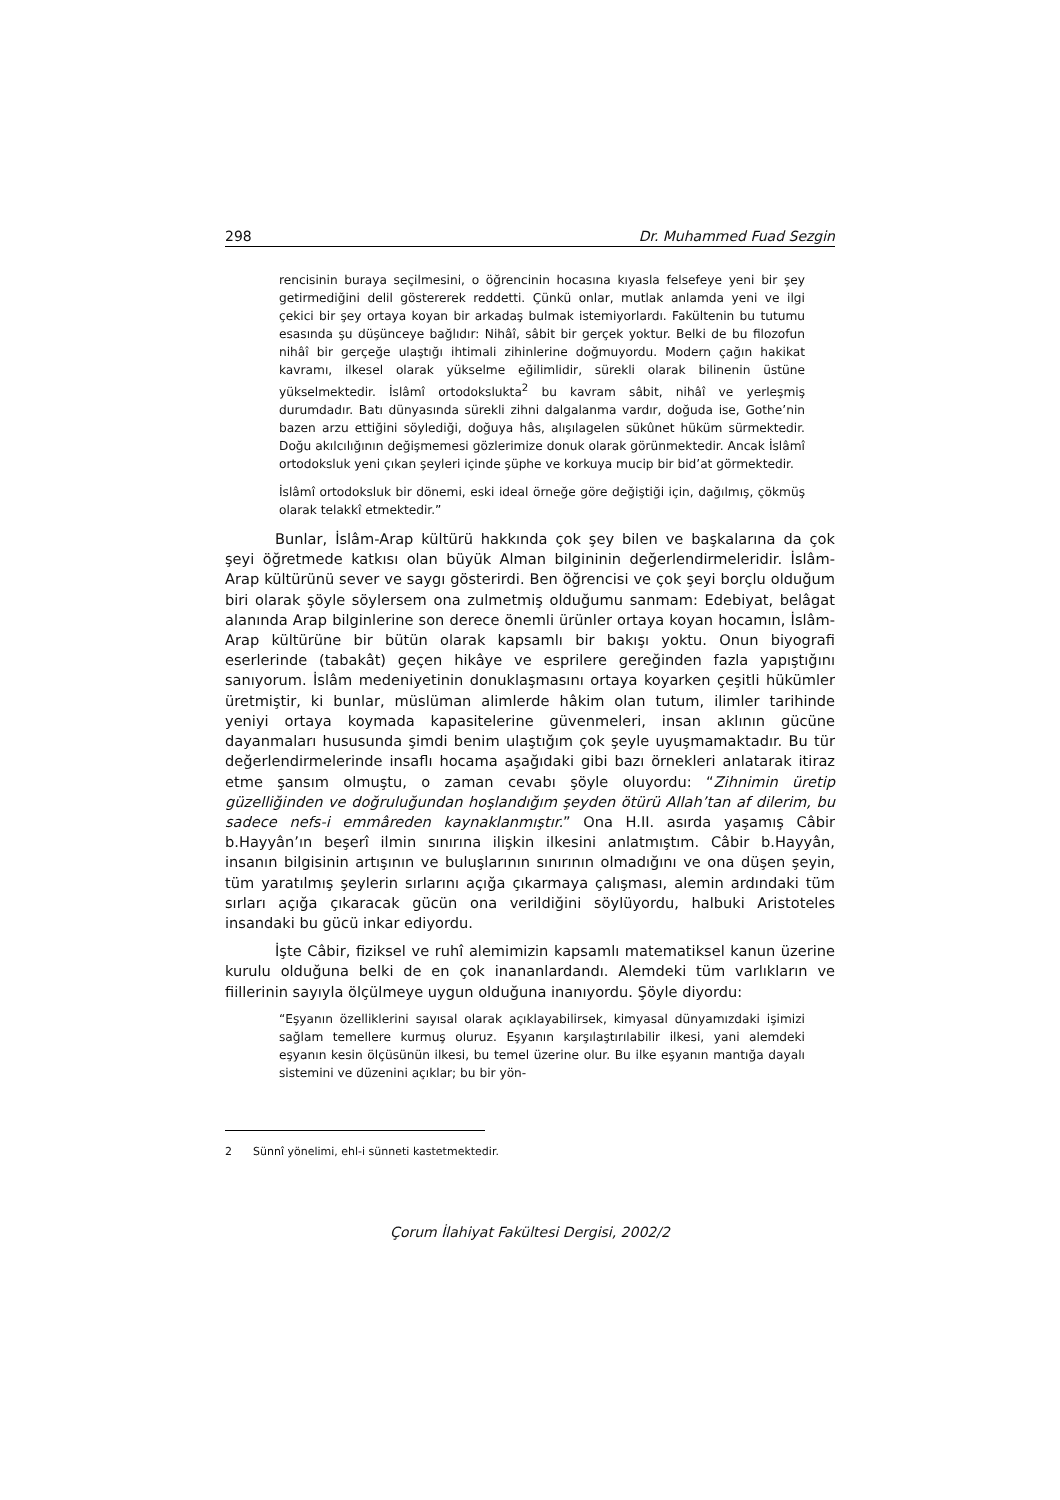298 Dr. Muhammed Fuad Sezgin
rencisinin buraya seçilmesini, o öğrencinin hocasına kıyasla felsefeye yeni bir şey getirmediğini delil göstererek reddetti. Çünkü onlar, mutlak anlamda yeni ve ilgi çekici bir şey ortaya koyan bir arkadaş bulmak istemiyorlardı. Fakültenin bu tutumu esasında şu düşünceye bağlıdır: Nihâî, sâbit bir gerçek yoktur. Belki de bu filozofun nihâî bir gerçeğe ulaştığı ihtimali zihinlerine doğmuyordu. Modern çağın hakikat kavramı, ilkesel olarak yükselme eğilimlidir, sürekli olarak bilinenin üstüne yükselmektedir. İslâmî ortodokslukta<sup>2</sup> bu kavram sâbit, nihâî ve yerleşmiş durumdadır. Batı dünyasında sürekli zihni dalgalanma vardır, doğuda ise, Gothe’nin bazen arzu ettiğini söylediği, doğuya hâs, alışılagelen sükûnet hüküm sürmektedir. Doğu akılcılığının değişmemesi gözlerimize donuk olarak görünmektedir. Ancak İslâmî ortodoksluk yeni çıkan şeyleri içinde şüphe ve korkuya mucip bir bid’at görmektedir.
İslâmî ortodoksluk bir dönemi, eski ideal örneğe göre değiştiği için, dağılmış, çökmüş olarak telakkî etmektedir.”
Bunlar, İslâm-Arap kültürü hakkında çok şey bilen ve başkalarına da çok şeyi öğretmede katkısı olan büyük Alman bilgininin değerlendirmeleridir. İslâm-Arap kültürünü sever ve saygı gösterirdi. Ben öğrencisi ve çok şeyi borçlu olduğum biri olarak şöyle söylersem ona zulmetmiş olduğumu sanmam: Edebiyat, belâgat alanında Arap bilginlerine son derece önemli ürünler ortaya koyan hocamın, İslâm-Arap kültürüne bir bütün olarak kapsamlı bir bakışı yoktu. Onun biyografi eserlerinde (tabakât) geçen hikâye ve esprilere gereğinden fazla yapıştığını sanıyorum. İslâm medeniyetinin donuklaşmasını ortaya koyarken çeşitli hükümler üretmiştir, ki bunlar, müslüman alimlerde hâkim olan tutum, ilimler tarihinde yeniyi ortaya koymada kapasitelerine güvenmeleri, insan aklının gücüne dayanmaları hususunda şimdi benim ulaştığım çok şeyle uyuşmamaktadır. Bu tür değerlendirmelerinde insaflı hocama aşağıdaki gibi bazı örnekleri anlatarak itiraz etme şansım olmuştu, o zaman cevabı şöyle oluyordu: “Zihnimin üretip güzelliğinden ve doğruluğundan hoşlandığım şeyden ötürü Allah’tan af dilerim, bu sadece nefs-i emmâreden kaynaklanmıştır.” Ona H.II. asırda yaşamış Câbir b.Hayyân’ın beşerî ilmin sınırına ilişkin ilkesini anlatmıştım. Câbir b.Hayyân, insanın bilgisinin artışının ve buluşlarının sınırının olmadığını ve ona düşen şeyin, tüm yaratılmış şeylerin sırlarını açığa çıkarmaya çalışması, alemin ardındaki tüm sırları açığa çıkaracak gücün ona verildiğini söylüyordu, halbuki Aristoteles insandaki bu gücü inkar ediyordu.
İşte Câbir, fiziksel ve ruhî alemimizin kapsamlı matematiksel kanun üzerine kurulu olduğuna belki de en çok inananlardandı. Alemdeki tüm varlıkların ve fiillerinin sayıyla ölçülmeye uygun olduğuna inanıyordu. Şöyle diyordu:
“Eşyanın özelliklerini sayısal olarak açıklayabilirsek, kimyasal dünyamızdaki işimizi sağlam temellere kurmuş oluruz. Eşyanın karşılaştırılabilir ilkesi, yani alemdeki eşyanın kesin ölçüsünün ilkesi, bu temel üzerine olur. Bu ilke eşyanın mantığa dayalı sistemini ve düzenini açıklar; bu bir yön-
2 Sünnî yönelimi, ehl-i sünneti kastetmektedir.
Çorum İlahiyat Fakültesi Dergisi, 2002/2